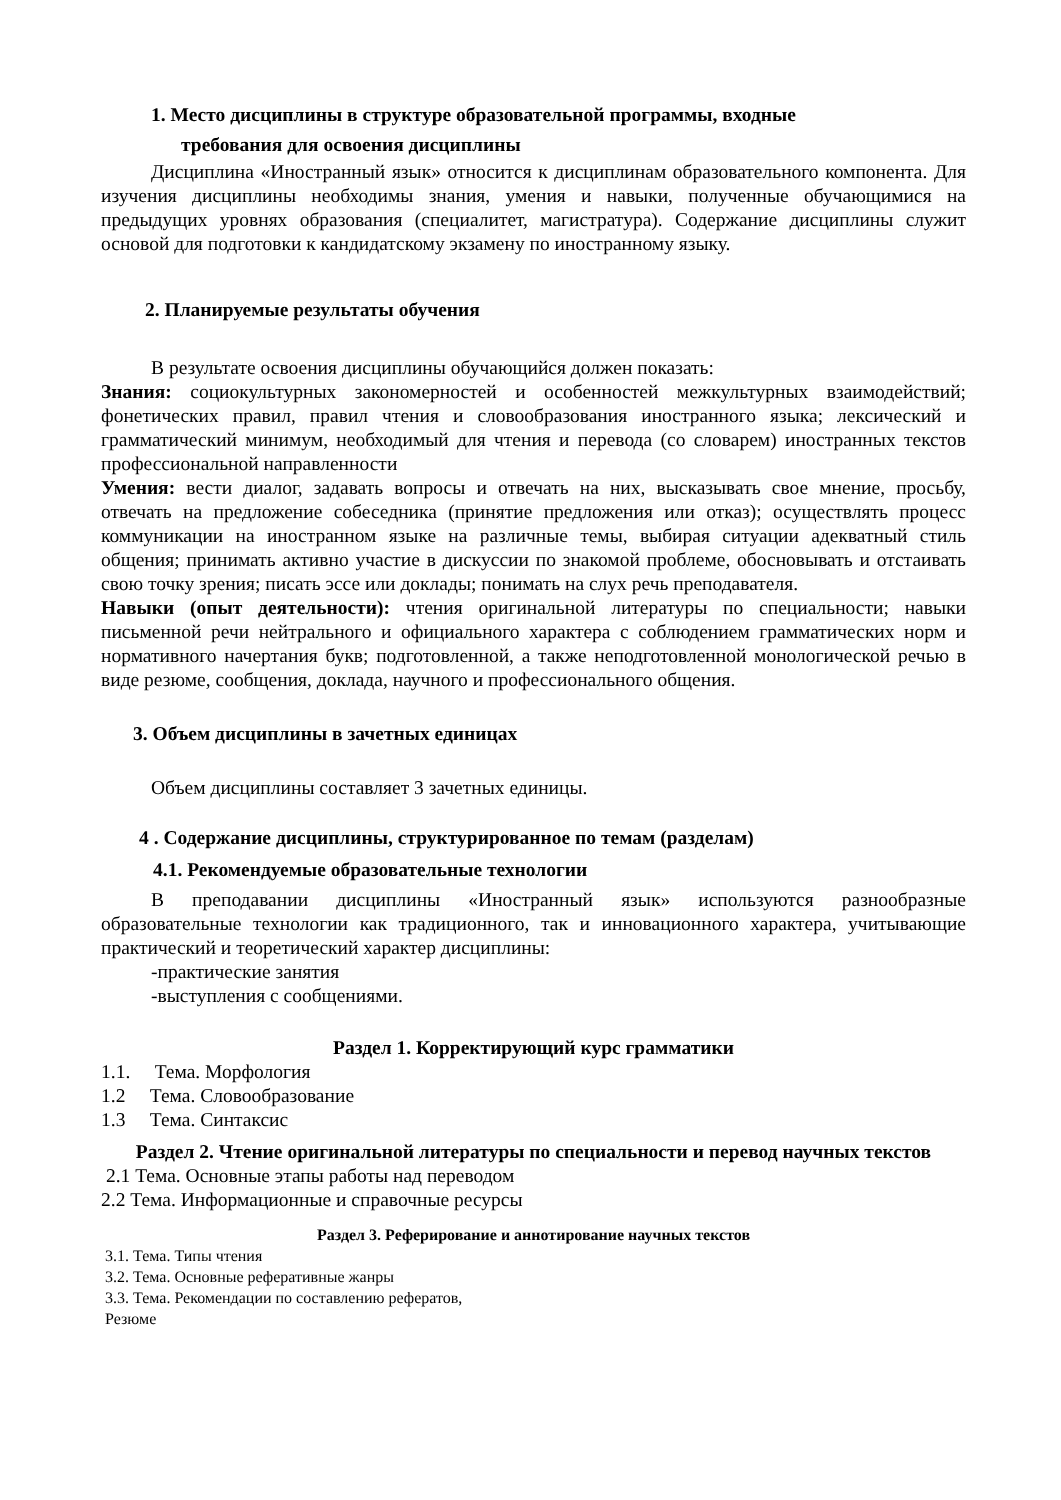1. Место дисциплины в структуре образовательной программы, входные
требования для освоения дисциплины
Дисциплина «Иностранный язык» относится к дисциплинам образовательного компонента. Для изучения дисциплины необходимы знания, умения и навыки, полученные обучающимися на предыдущих уровнях образования (специалитет, магистратура). Содержание дисциплины служит основой для подготовки к кандидатскому экзамену по иностранному языку.
2. Планируемые результаты обучения
В результате освоения дисциплины обучающийся должен показать:
Знания: социокультурных закономерностей и особенностей межкультурных взаимодействий; фонетических правил, правил чтения и словообразования иностранного языка; лексический и грамматический минимум, необходимый для чтения и перевода (со словарем) иностранных текстов профессиональной направленности
Умения: вести диалог, задавать вопросы и отвечать на них, высказывать свое мнение, просьбу, отвечать на предложение собеседника (принятие предложения или отказ); осуществлять процесс коммуникации на иностранном языке на различные темы, выбирая ситуации адекватный стиль общения; принимать активно участие в дискуссии по знакомой проблеме, обосновывать и отстаивать свою точку зрения; писать эссе или доклады; понимать на слух речь преподавателя.
Навыки (опыт деятельности): чтения оригинальной литературы по специальности; навыки письменной речи нейтрального и официального характера с соблюдением грамматических норм и нормативного начертания букв; подготовленной, а также неподготовленной монологической речью в виде резюме, сообщения, доклада, научного и профессионального общения.
3. Объем дисциплины в зачетных единицах
Объем дисциплины составляет 3 зачетных единицы.
4 . Содержание дисциплины, структурированное по темам (разделам)
4.1. Рекомендуемые образовательные технологии
В преподавании дисциплины «Иностранный язык» используются разнообразные образовательные технологии как традиционного, так и инновационного характера, учитывающие практический и теоретический характер дисциплины:
-практические занятия
-выступления с сообщениями.
Раздел 1. Корректирующий курс грамматики
1.1. Тема. Морфология
1.2 Тема. Словообразование
1.3 Тема. Синтаксис
Раздел 2. Чтение оригинальной литературы по специальности и перевод научных текстов
2.1 Тема. Основные этапы работы над переводом
2.2 Тема. Информационные и справочные ресурсы
Раздел 3. Реферирование и аннотирование научных текстов
3.1. Тема. Типы чтения
3.2. Тема. Основные реферативные жанры
3.3. Тема. Рекомендации по составлению рефератов,
Резюме